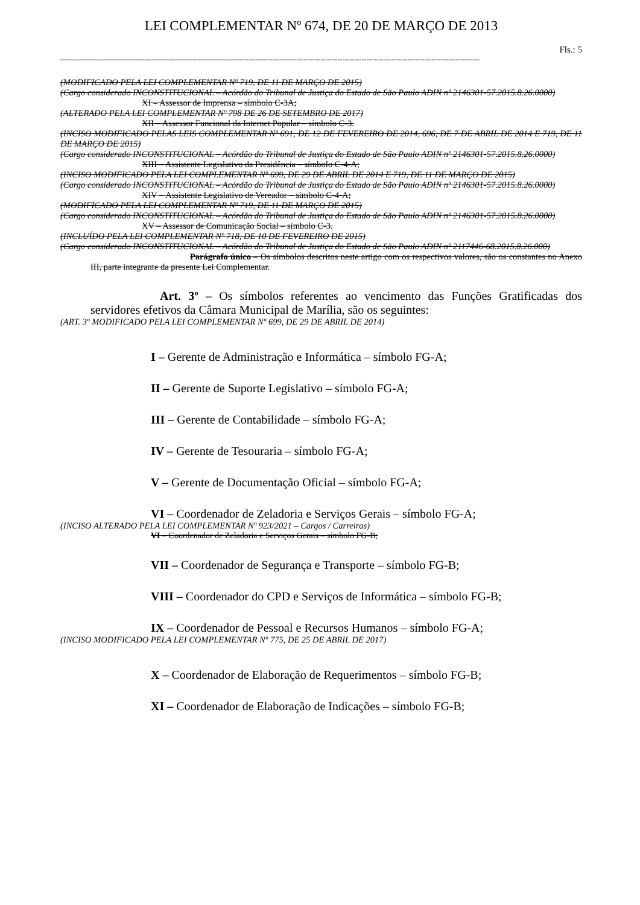LEI COMPLEMENTAR Nº 674, DE 20 DE MARÇO DE 2013
Fls.: 5
------------------------------------------------------------------------------------------------------------------------------------------------------------------------------
(MODIFICADO PELA LEI COMPLEMENTAR Nº 719, DE 11 DE MARÇO DE 2015)
(Cargo considerado INCONSTITUCIONAL – Acórdão do Tribunal de Justiça do Estado de São Paulo ADIN nº 2146301-57.2015.8.26.0000)
XI – Assessor de Imprensa – símbolo C-3A;
(ALTERADO PELA LEI COMPLEMENTAR Nº 798 DE 26 DE SETEMBRO DE 2017)
XII – Assessor Funcional da Internet Popular – símbolo C-3.
(INCISO MODIFICADO PELAS LEIS COMPLEMENTAR Nº 691, DE 12 DE FEVEREIRO DE 2014, 696, DE 7 DE ABRIL DE 2014 E 719, DE 11 DE MARÇO DE 2015)
(Cargo considerado INCONSTITUCIONAL – Acórdão do Tribunal de Justiça do Estado de São Paulo ADIN nº 2146301-57.2015.8.26.0000)
XIII – Assistente Legislativo da Presidência – símbolo C-4-A;
(INCISO MODIFICADO PELA LEI COMPLEMENTAR Nº 699, DE 29 DE ABRIL DE 2014 E 719, DE 11 DE MARÇO DE 2015)
(Cargo considerado INCONSTITUCIONAL – Acórdão do Tribunal de Justiça do Estado de São Paulo ADIN nº 2146301-57.2015.8.26.0000)
XIV – Assistente Legislativo de Vereador – símbolo C-4-A;
(MODIFICADO PELA LEI COMPLEMENTAR Nº 719, DE 11 DE MARÇO DE 2015)
(Cargo considerado INCONSTITUCIONAL – Acórdão do Tribunal de Justiça do Estado de São Paulo ADIN nº 2146301-57.2015.8.26.0000)
XV – Assessor de Comunicação Social – símbolo C-3.
(INCLUÍDO PELA LEI COMPLEMENTAR Nº 718, DE 10 DE FEVEREIRO DE 2015)
(Cargo considerado INCONSTITUCIONAL – Acórdão do Tribunal de Justiça do Estado de São Paulo ADIN nº 2117446-68.2015.8.26.000)
Parágrafo único – Os símbolos descritos neste artigo com os respectivos valores, são os constantes no Anexo III, parte integrante da presente Lei Complementar.
Art. 3º – Os símbolos referentes ao vencimento das Funções Gratificadas dos servidores efetivos da Câmara Municipal de Marília, são os seguintes:
(ART. 3º MODIFICADO PELA LEI COMPLEMENTAR Nº 699, DE 29 DE ABRIL DE 2014)
I – Gerente de Administração e Informática – símbolo FG-A;
II – Gerente de Suporte Legislativo – símbolo FG-A;
III – Gerente de Contabilidade – símbolo FG-A;
IV – Gerente de Tesouraria – símbolo FG-A;
V – Gerente de Documentação Oficial – símbolo FG-A;
VI – Coordenador de Zeladoria e Serviços Gerais – símbolo FG-A;
(INCISO ALTERADO PELA LEI COMPLEMENTAR Nº 923/2021 – Cargos / Carreiras)
VI – Coordenador de Zeladoria e Serviços Gerais – símbolo FG-B;
VII – Coordenador de Segurança e Transporte – símbolo FG-B;
VIII – Coordenador do CPD e Serviços de Informática – símbolo FG-B;
IX – Coordenador de Pessoal e Recursos Humanos – símbolo FG-A;
(INCISO MODIFICADO PELA LEI COMPLEMENTAR Nº 775, DE 25 DE ABRIL DE 2017)
X – Coordenador de Elaboração de Requerimentos – símbolo FG-B;
XI – Coordenador de Elaboração de Indicações – símbolo FG-B;